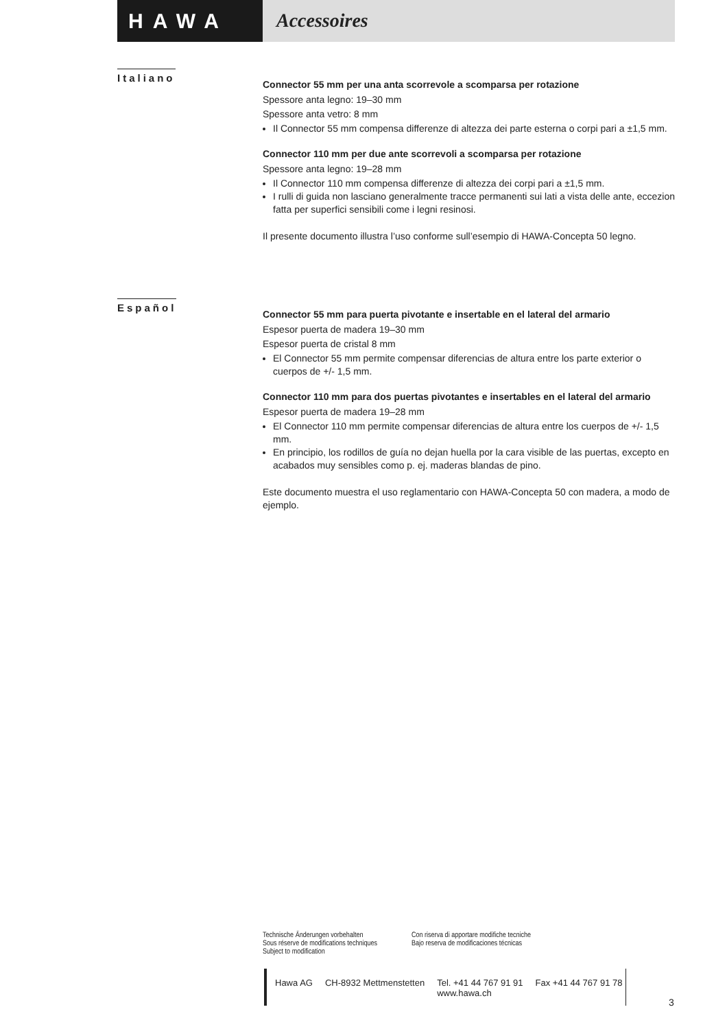HAWA Accessoires
Italiano
Connector 55 mm per una anta scorrevole a scomparsa per rotazione
Spessore anta legno: 19–30 mm
Spessore anta vetro: 8 mm
Il Connector 55 mm compensa differenze di altezza dei parte esterna o corpi pari a ±1,5 mm.
Connector 110 mm per due ante scorrevoli a scomparsa per rotazione
Spessore anta legno: 19–28 mm
Il Connector 110 mm compensa differenze di altezza dei corpi pari a ±1,5 mm.
I rulli di guida non lasciano generalmente tracce permanenti sui lati a vista delle ante, eccezion fatta per superfici sensibili come i legni resinosi.
Il presente documento illustra l’uso conforme sull’esempio di HAWA-Concepta 50 legno.
Español
Connector 55 mm para puerta pivotante e insertable en el lateral del armario
Espesor puerta de madera 19–30 mm
Espesor puerta de cristal 8 mm
El Connector 55 mm permite compensar diferencias de altura entre los parte exterior o cuerpos de +/- 1,5 mm.
Connector 110 mm para dos puertas pivotantes e insertables en el lateral del armario
Espesor puerta de madera 19–28 mm
El Connector 110 mm permite compensar diferencias de altura entre los cuerpos de +/- 1,5 mm.
En principio, los rodillos de guía no dejan huella por la cara visible de las puertas, excepto en acabados muy sensibles como p. ej. maderas blandas de pino.
Este documento muestra el uso reglamentario con HAWA-Concepta 50 con madera, a modo de ejemplo.
Technische Änderungen vorbehalten
Sous réserve de modifications techniques
Subject to modification
Con riserva di apportare modifiche tecniche
Bajo reserva de modificaciones técnicas
Hawa AG CH-8932 Mettmenstetten Tel. +41 44 767 91 91
www.hawa.ch Fax +41 44 767 91 78
3